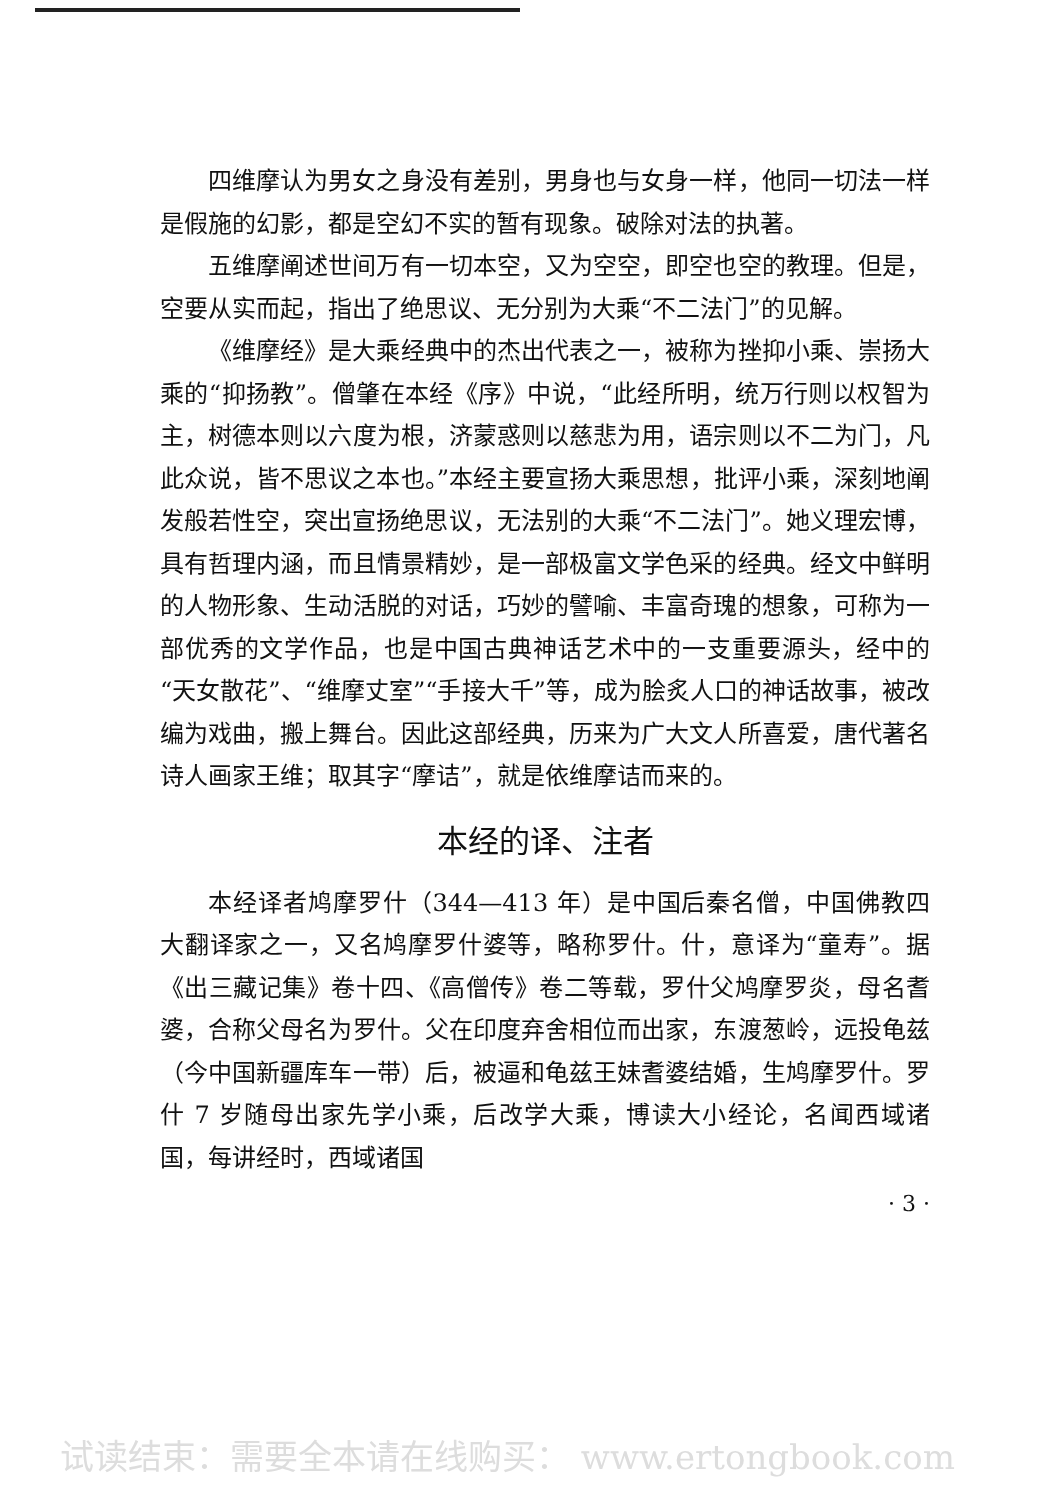四维摩认为男女之身没有差别，男身也与女身一样，他同一切法一样是假施的幻影，都是空幻不实的暂有现象。破除对法的执著。
五维摩阐述世间万有一切本空，又为空空，即空也空的教理。但是，空要从实而起，指出了绝思议、无分别为大乘“不二法门”的见解。
《维摩经》是大乘经典中的杰出代表之一，被称为挫抑小乘、崇扬大乘的“抑扬教”。僧肇在本经《序》中说，“此经所明，统万行则以权智为主，树德本则以六度为根，济蒙惑则以慈悲为用，语宗则以不二为门，凡此众说，皆不思议之本也。”本经主要宣扬大乘思想，批评小乘，深刻地阐发般若性空，突出宣扬绝思议，无法别的大乘“不二法门”。她义理宏博，具有哲理内涵，而且情景精妙，是一部极富文学色采的经典。经文中鲜明的人物形象、生动活脱的对话，巧妙的譬喻、丰富奇瑰的想象，可称为一部优秀的文学作品，也是中国古典神话艺术中的一支重要源头，经中的“天女散花”、“维摩丈室”“手接大千”等，成为脍炙人口的神话故事，被改编为戏曲，搬上舞台。因此这部经典，历来为广大文人所喜爱，唐代著名诗人画家王维；取其字“摩诘”，就是依维摩诘而来的。
本经的译、注者
本经译者鸠摩罗什（344—413 年）是中国后秦名僧，中国佛教四大翻译家之一，又名鸠摩罗什婆等，略称罗什。什，意译为“童寿”。据《出三藏记集》卷十四、《高僧传》卷二等载，罗什父鸠摩罗炎，母名耆婆，合称父母名为罗什。父在印度弃舍相位而出家，东渡葱岭，远投龟兹（今中国新疆库车一带）后，被逼和龟兹王妹耆婆结婚，生鸠摩罗什。罗什 7 岁随母出家先学小乘，后改学大乘，博读大小经论，名闻西域诸国，每讲经时，西域诸国
· 3 ·
试读结束：需要全本请在线购买： www.ertongbook.com